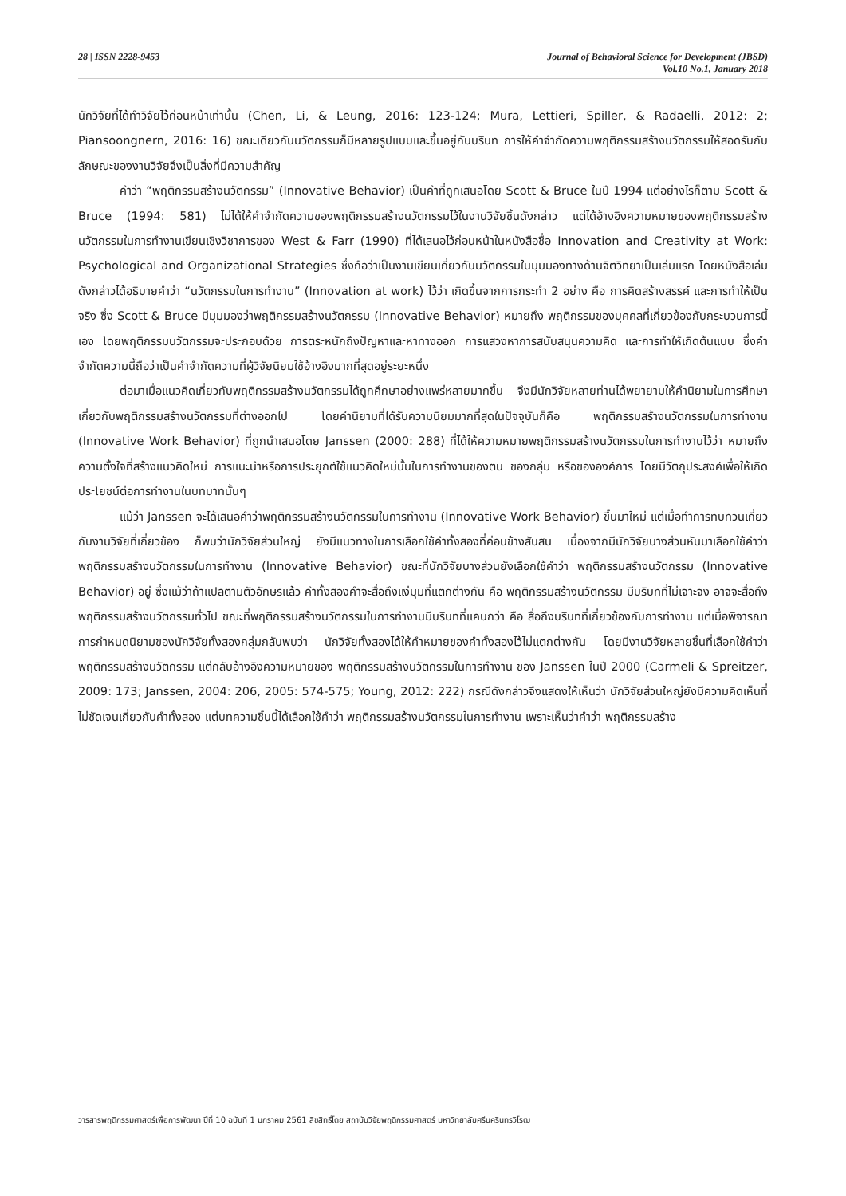28 | ISSN 2228-9453 Journal of Behavioral Science for Development (JBSD)
Vol.10 No.1, January 2018
นักวิจัยที่ได้ทำวิจัยไว้ก่อนหน้าเท่านั้น (Chen, Li, & Leung, 2016: 123-124; Mura, Lettieri, Spiller, & Radaelli, 2012: 2; Piansoongnern, 2016: 16) ขณะเดียวกันนวัตกรรมก็มีหลายรูปแบบและขึ้นอยู่กับบริบท การให้คำจำกัดความพฤติกรรมสร้างนวัตกรรมให้สอดรับกับลักษณะของงานวิจัยจึงเป็นสิ่งที่มีความสำคัญ
คำว่า “พฤติกรรมสร้างนวัตกรรม” (Innovative Behavior) เป็นคำที่ถูกเสนอโดย Scott & Bruce ในปี 1994 แต่อย่างไรก็ตาม Scott & Bruce (1994: 581) ไม่ได้ให้คำจำกัดความของพฤติกรรมสร้างนวัตกรรมไว้ในงานวิจัยชิ้นดังกล่าว แต่ได้อ้างอิงความหมายของพฤติกรรมสร้างนวัตกรรมในการทำงานเขียนเชิงวิชาการของ West & Farr (1990) ที่ได้เสนอไว้ก่อนหน้าในหนังสือชื่อ Innovation and Creativity at Work: Psychological and Organizational Strategies ซึ่งถือว่าเป็นงานเขียนเกี่ยวกับนวัตกรรมในมุมมองทางด้านจิตวิทยาเป็นเล่มแรก โดยหนังสือเล่มดังกล่าวได้อธิบายคำว่า “นวัตกรรมในการทำงาน” (Innovation at work) ไว้ว่า เกิดขึ้นจากการกระทำ 2 อย่าง คือ การคิดสร้างสรรค์ และการทำให้เป็นจริง ซึ่ง Scott & Bruce มีมุมมองว่าพฤติกรรมสร้างนวัตกรรม (Innovative Behavior) หมายถึง พฤติกรรมของบุคคลที่เกี่ยวข้องกับกระบวนการนี้เอง โดยพฤติกรรมนวัตกรรมจะประกอบด้วย การตระหนักถึงปัญหาและหาทางออก การแสวงหาการสนับสนุนความคิด และการทำให้เกิดต้นแบบ ซึ่งคำจำกัดความนี้ถือว่าเป็นคำจำกัดความที่ผู้วิจัยนิยมใช้อ้างอิงมากที่สุดอยู่ระยะหนึ่ง
ต่อมาเมื่อแนวคิดเกี่ยวกับพฤติกรรมสร้างนวัตกรรมได้ถูกศึกษาอย่างแพร่หลายมากขึ้น จึงมีนักวิจัยหลายท่านได้พยายามให้คำนิยามในการศึกษาเกี่ยวกับพฤติกรรมสร้างนวัตกรรมที่ต่างออกไป โดยคำนิยามที่ได้รับความนิยมมากที่สุดในปัจจุบันก็คือ พฤติกรรมสร้างนวัตกรรมในการทำงาน (Innovative Work Behavior) ที่ถูกนำเสนอโดย Janssen (2000: 288) ที่ได้ให้ความหมายพฤติกรรมสร้างนวัตกรรมในการทำงานไว้ว่า หมายถึง ความตั้งใจที่สร้างแนวคิดใหม่ การแนะนำหรือการประยุกต์ใช้แนวคิดใหม่นั้นในการทำงานของตน ของกลุ่ม หรือขององค์การ โดยมีวัตถุประสงค์เพื่อให้เกิดประโยชน์ต่อการทำงานในบทบาทนั้นๆ
แม้ว่า Janssen จะได้เสนอคำว่าพฤติกรรมสร้างนวัตกรรมในการทำงาน (Innovative Work Behavior) ขึ้นมาใหม่ แต่เมื่อทำการทบทวนเกี่ยวกับงานวิจัยที่เกี่ยวข้อง ก็พบว่านักวิจัยส่วนใหญ่ ยังมีแนวทางในการเลือกใช้คำทั้งสองที่ค่อนข้างสับสน เนื่องจากมีนักวิจัยบางส่วนหันมาเลือกใช้คำว่า พฤติกรรมสร้างนวัตกรรมในการทำงาน (Innovative Behavior) ขณะที่นักวิจัยบางส่วนยังเลือกใช้คำว่า พฤติกรรมสร้างนวัตกรรม (Innovative Behavior) อยู่ ซึ่งแม้ว่าถ้าแปลตามตัวอักษรแล้ว คำทั้งสองคำจะสื่อถึงแง่มุมที่แตกต่างกัน คือ พฤติกรรมสร้างนวัตกรรม มีบริบทที่ไม่เจาะจง อาจจะสื่อถึงพฤติกรรมสร้างนวัตกรรมทั่วไป ขณะที่พฤติกรรมสร้างนวัตกรรมในการทำงานมีบริบทที่แคบกว่า คือ สื่อถึงบริบทที่เกี่ยวข้องกับการทำงาน แต่เมื่อพิจารณาการกำหนดนิยามของนักวิจัยทั้งสองกลุ่มกลับพบว่า นักวิจัยทั้งสองได้ให้คำหมายของคำทั้งสองไว้ไม่แตกต่างกัน โดยมีงานวิจัยหลายชิ้นที่เลือกใช้คำว่า พฤติกรรมสร้างนวัตกรรม แต่กลับอ้างอิงความหมายของ พฤติกรรมสร้างนวัตกรรมในการทำงาน ของ Janssen ในปี 2000 (Carmeli & Spreitzer, 2009: 173; Janssen, 2004: 206, 2005: 574-575; Young, 2012: 222) กรณีดังกล่าวจึงแสดงให้เห็นว่า นักวิจัยส่วนใหญ่ยังมีความคิดเห็นที่ไม่ชัดเจนเกี่ยวกับคำทั้งสอง แต่บทความชิ้นนี้ได้เลือกใช้คำว่า พฤติกรรมสร้างนวัตกรรมในการทำงาน เพราะเห็นว่าคำว่า พฤติกรรมสร้าง
วารสารพฤติกรรมศาสตร์เพื่อการพัฒนา ปีที่ 10 ฉบับที่ 1 มกราคม 2561 ลิขสิทธิ์โดย สถาบันวิจัยพฤติกรรมศาสตร์ มหาวิทยาลัยศรีนครินทรวิโรฒ